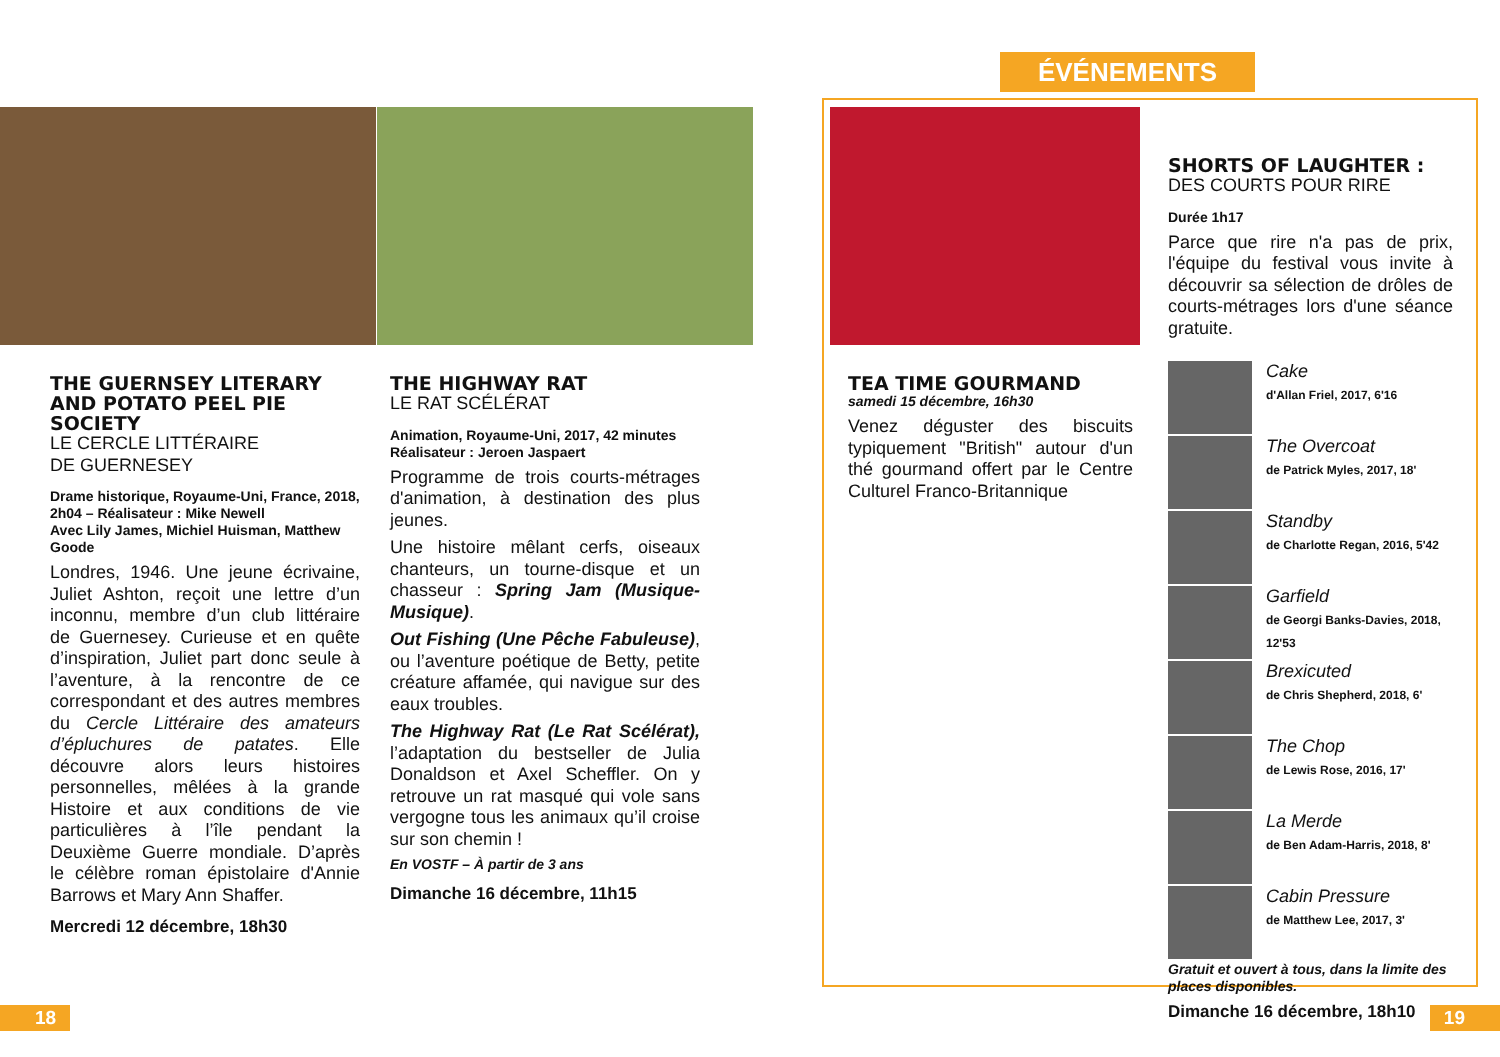ÉVÉNEMENTS
THE GUERNSEY LITERARY AND POTATO PEEL PIE SOCIETY
LE CERCLE LITTÉRAIRE
DE GUERNESEY
Drame historique, Royaume-Uni, France, 2018, 2h04 – Réalisateur : Mike Newell
Avec Lily James, Michiel Huisman, Matthew Goode
Londres, 1946. Une jeune écrivaine, Juliet Ashton, reçoit une lettre d’un inconnu, membre d’un club littéraire de Guernesey. Curieuse et en quête d’inspiration, Juliet part donc seule à l’aventure, à la rencontre de ce correspondant et des autres membres du Cercle Littéraire des amateurs d’épluchures de patates. Elle découvre alors leurs histoires personnelles, mêlées à la grande Histoire et aux conditions de vie particulières à l’île pendant la Deuxième Guerre mondiale. D’après le célèbre roman épistolaire d'Annie Barrows et Mary Ann Shaffer.
Mercredi 12 décembre, 18h30
THE HIGHWAY RAT
LE RAT SCÉLÉRAT
Animation, Royaume-Uni, 2017, 42 minutes
Réalisateur : Jeroen Jaspaert
Programme de trois courts-métrages d'animation, à destination des plus jeunes.
Une histoire mêlant cerfs, oiseaux chanteurs, un tourne-disque et un chasseur : Spring Jam (Musique-Musique).
Out Fishing (Une Pêche Fabuleuse), ou l’aventure poétique de Betty, petite créature affamée, qui navigue sur des eaux troubles.
The Highway Rat (Le Rat Scélérat), l’adaptation du bestseller de Julia Donaldson et Axel Scheffler. On y retrouve un rat masqué qui vole sans vergogne tous les animaux qu’il croise sur son chemin !
En VOSTF – À partir de 3 ans
Dimanche 16 décembre, 11h15
TEA TIME GOURMAND
samedi 15 décembre, 16h30
Venez déguster des biscuits typiquement "British" autour d'un thé gourmand offert par le Centre Culturel Franco-Britannique
SHORTS OF LAUGHTER :
DES COURTS POUR RIRE
Durée 1h17
Parce que rire n'a pas de prix, l'équipe du festival vous invite à découvrir sa sélection de drôles de courts-métrages lors d'une séance gratuite.
Cake
d'Allan Friel, 2017, 6'16
The Overcoat
de Patrick Myles, 2017, 18'
Standby
de Charlotte Regan, 2016, 5'42
Garfield
de Georgi Banks-Davies, 2018, 12'53
Brexicuted
de Chris Shepherd, 2018, 6'
The Chop
de Lewis Rose, 2016, 17'
La Merde
de Ben Adam-Harris, 2018, 8'
Cabin Pressure
de Matthew Lee, 2017, 3'
Gratuit et ouvert à tous, dans la limite des places disponibles.
Dimanche 16 décembre, 18h10
18 19